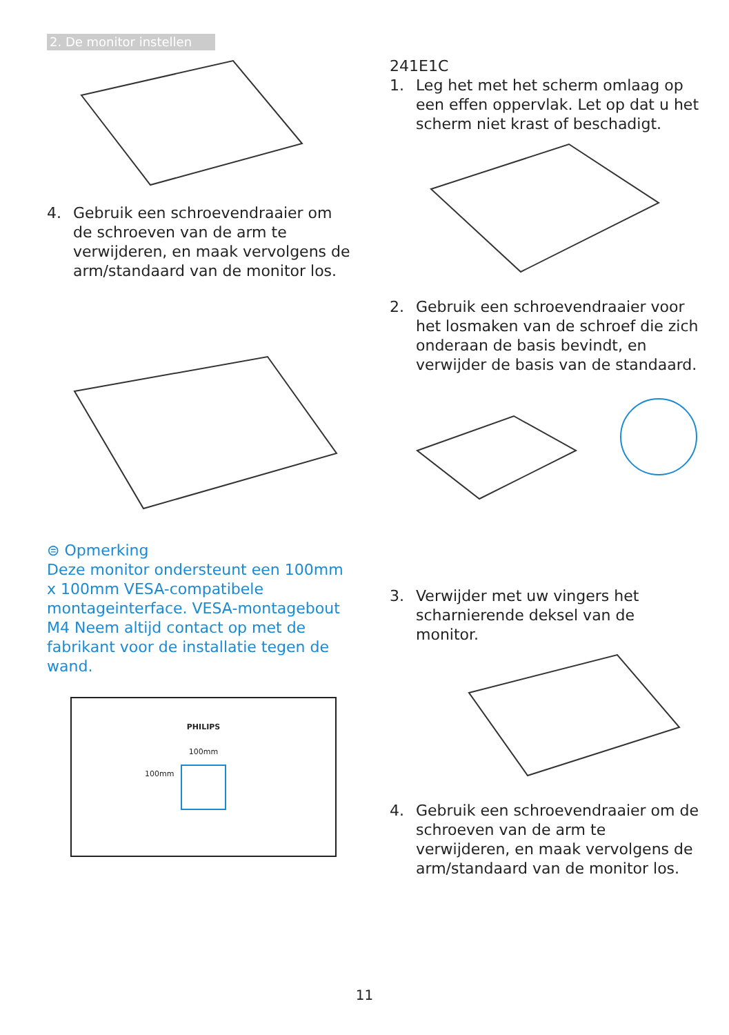2. De monitor instellen
4. Gebruik een schroevendraaier om de schroeven van de arm te verwijderen, en maak vervolgens de arm/standaard van de monitor los.
⊜ Opmerking
Deze monitor ondersteunt een 100mm x 100mm VESA-compatibele montageinterface. VESA-montagebout M4 Neem altijd contact op met de fabrikant voor de installatie tegen de wand.
PHILIPS
100mm
100mm
241E1C
1. Leg het met het scherm omlaag op een effen oppervlak. Let op dat u het scherm niet krast of beschadigt.
2. Gebruik een schroevendraaier voor het losmaken van de schroef die zich onderaan de basis bevindt, en verwijder de basis van de standaard.
3. Verwijder met uw vingers het scharnierende deksel van de monitor.
4. Gebruik een schroevendraaier om de schroeven van de arm te verwijderen, en maak vervolgens de arm/standaard van de monitor los.
11